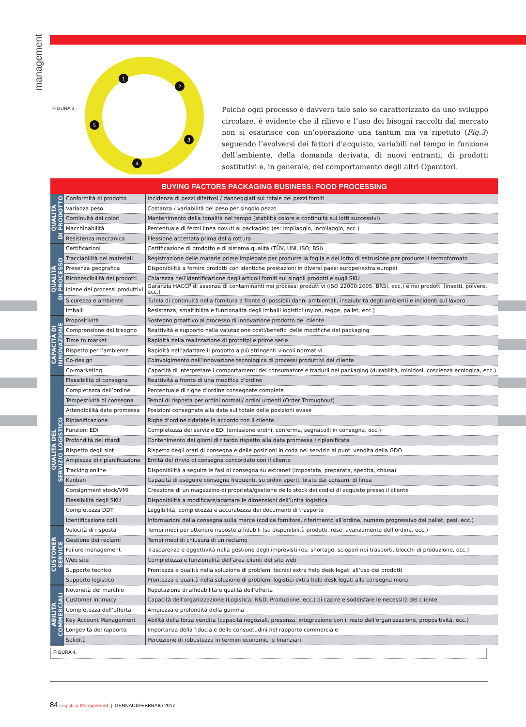management
FIGURA 3.
1
2
3
4
5
Poiché ogni processo è davvero tale solo se caratterizzato da uno sviluppo circolare, è evidente che il rilievo e l’uso dei bisogni raccolti dal mercato non si esaurisce con un’operazione una tantum ma va ripetuto (Fig.3) seguendo l’evolversi dei fattori d’acquisto, variabili nel tempo in funzione dell’ambiente, della domanda derivata, di nuovi entranti, di prodotti sostitutivi e, in generale, del comportamento degli altri Operatori.
| BUYING FACTORS PACKAGING BUSINESS: FOOD PROCESSING | | |
| --- | --- | --- |
| QUALITÀ DI PRODOTTO | Conformità di prodotto | Incidenza di pezzi difettosi / danneggiati sul totale dei pezzi forniti |
| | Varianza peso | Costanza / variabilità del peso per singolo pezzo |
| | Continuità dei colori | Mantenimento della tonalità nel tempo (stabilità colore e continuità sui lotti successivi) |
| | Macchinabilità | Percentuale di fermi linea dovuti al packaging (es: impilaggio, incollaggio, ecc.) |
| | Resistenza meccanica | Flessione accettata prima della rottura |
| QUALITÀ DI PROCESSO | Certificazioni | Certificazione di prodotto e di sistema qualità (TÜV, UNI, ISO, BSI) |
| | Tracciabilità dei materiali | Registrazione delle materie prime impiegate per produrre la foglia e del lotto di estrusione per produrre il termoformato |
| | Presenza geografica | Disponibilità a fornire prodotti con identiche prestazioni in diversi paesi europei/extra europei |
| | Riconoscibilità dei prodotti | Chiarezza nell’identificazione degli articoli forniti sui singoli prodotti e sugli SKU |
| | Igiene dei processi produttivi | Garanzia HACCP di assenza di contaminanti nei processi produttivi (ISO 22000:2005, BRSI, ecc.) e nei prodotti (insetti, polvere, ecc.) |
| | Sicurezza e ambiente | Tutela di continuità nella fornitura a fronte di possibili danni ambientali, insalubrità degli ambienti e incidenti sul lavoro |
| | Imballi | Resistenza, smaltibilità e funzionalità degli imballi logistici (nylon, regge, pallet, ecc.) |
| CAPACITÀ DI INNOVAZIONE | Propositività | Sostegno proattivo al processo di innovazione prodotto del cliente |
| | Comprensione del bisogno | Reattività e supporto nella valutazione costi/benefici delle modifiche del packaging |
| | Time to market | Rapidità nella realizzazione di prototipi e prime serie |
| | Rispetto per l’ambiente | Rapidità nell’adattare il prodotto a più stringenti vincoli normativi |
| | Co-design | Coinvolgimento nell’innovazione tecnologica di processi produttivi del cliente |
| | Co-marketing | Capacità di interpretare i comportamenti del consumatore e tradurli nel packaging (durabilità, minidosi, coscienza ecologica, ecc.) |
| QUALITÀ DEL SERVIZIO LOGISTICO | Flessibilità di consegna | Reattività a fronte di una modifica d’ordine |
| | Completezza dell’ordine | Percentuale di righe d’ordine consegnate complete |
| | Tempestività di consegna | Tempi di risposta per ordini normali/ ordini urgenti (Order Throughout) |
| | Attendibilità data promessa | Posizioni consegnate alla data sul totale delle posizioni evase |
| | Ripianificazione | Righe d’ordine ridatate in accordo con il cliente |
| | Funzioni EDI | Completezza del servizio EDI (emissione ordini, conferma, segnacolli in consegna, ecc.) |
| | Profondità dei ritardi | Contenimento dei giorni di ritardo rispetto alla data promessa / ripianificata |
| | Rispetto degli slot | Rispetto degli orari di consegna e delle posizioni in coda nel servizio ai punti vendita della GDO |
| | Ampiezza di ripianificazione | Entità del rinvio di consegna concordato con il cliente |
| | Tracking online | Disponibilità a seguire le fasi di consegna su extranet (impostata, preparata, spedita, chiusa) |
| | Kanban | Capacità di eseguire consegne frequenti, su ordini aperti, tirate dai consumi di linea |
| | Consignment stock/VMI | Creazione di un magazzino di proprietà/gestione dello stock dei codici di acquisto presso il cliente |
| | Flessibilità degli SKU | Disponibilità a modificare/adattare le dimensioni dell’unità logistica |
| | Completezza DDT | Leggibilità, completezza e accuratezza dei documenti di trasporto |
| | Identificazione colli | Informazioni della consegna sulla merce (codice fornitore, riferimento all’ordine, numero progressivo del pallet, pesi, ecc.) |
| CUSTOMER SERVICE | Velocità di risposta | Tempi medi per ottenere risposte affidabili (su disponibilità prodotti, rese, avanzamento dell’ordine, ecc.) |
| | Gestione dei reclami | Tempi medi di chiusura di un reclamo |
| | Failure management | Trasparenza e oggettività nella gestione degli imprevisti (es: shortage, scioperi nei trasporti, blocchi di produzione, ecc.) |
| | Web site | Completezza e funzionalità dell’area clienti del sito web |
| | Supporto tecnico | Prontezza e qualità nella soluzione di problemi tecnici extra help desk legati all’uso dei prodotti |
| | Supporto logistico | Prontezza e qualità nella soluzione di problemi logistici extra help desk legati alla consegna merci |
| ABILITÀ COMMERCIALI | Notorietà del marchio | Reputazione di affidabilità e qualità dell’offerta |
| | Customer intimacy | Capacità dell’organizzazione (Logistica, R&D, Produzione, ecc.) di capire e soddisfare le necessità del cliente |
| | Completezza dell’offerta | Ampiezza e profondità della gamma |
| | Key Account Management | Abilità della forza vendita (capacità negoziali, presenza, integrazione con il resto dell’organizzazione, propositività, ecc.) |
| | Longevità del rapporto | Importanza della fiducia e delle consuetudini nel rapporto commerciale |
| | Solidità | Percezione di robustezza in termini economici e finanziari |
FIGURA 4.
84 Logistica Management | GENNAIO/FEBBRAIO 2017